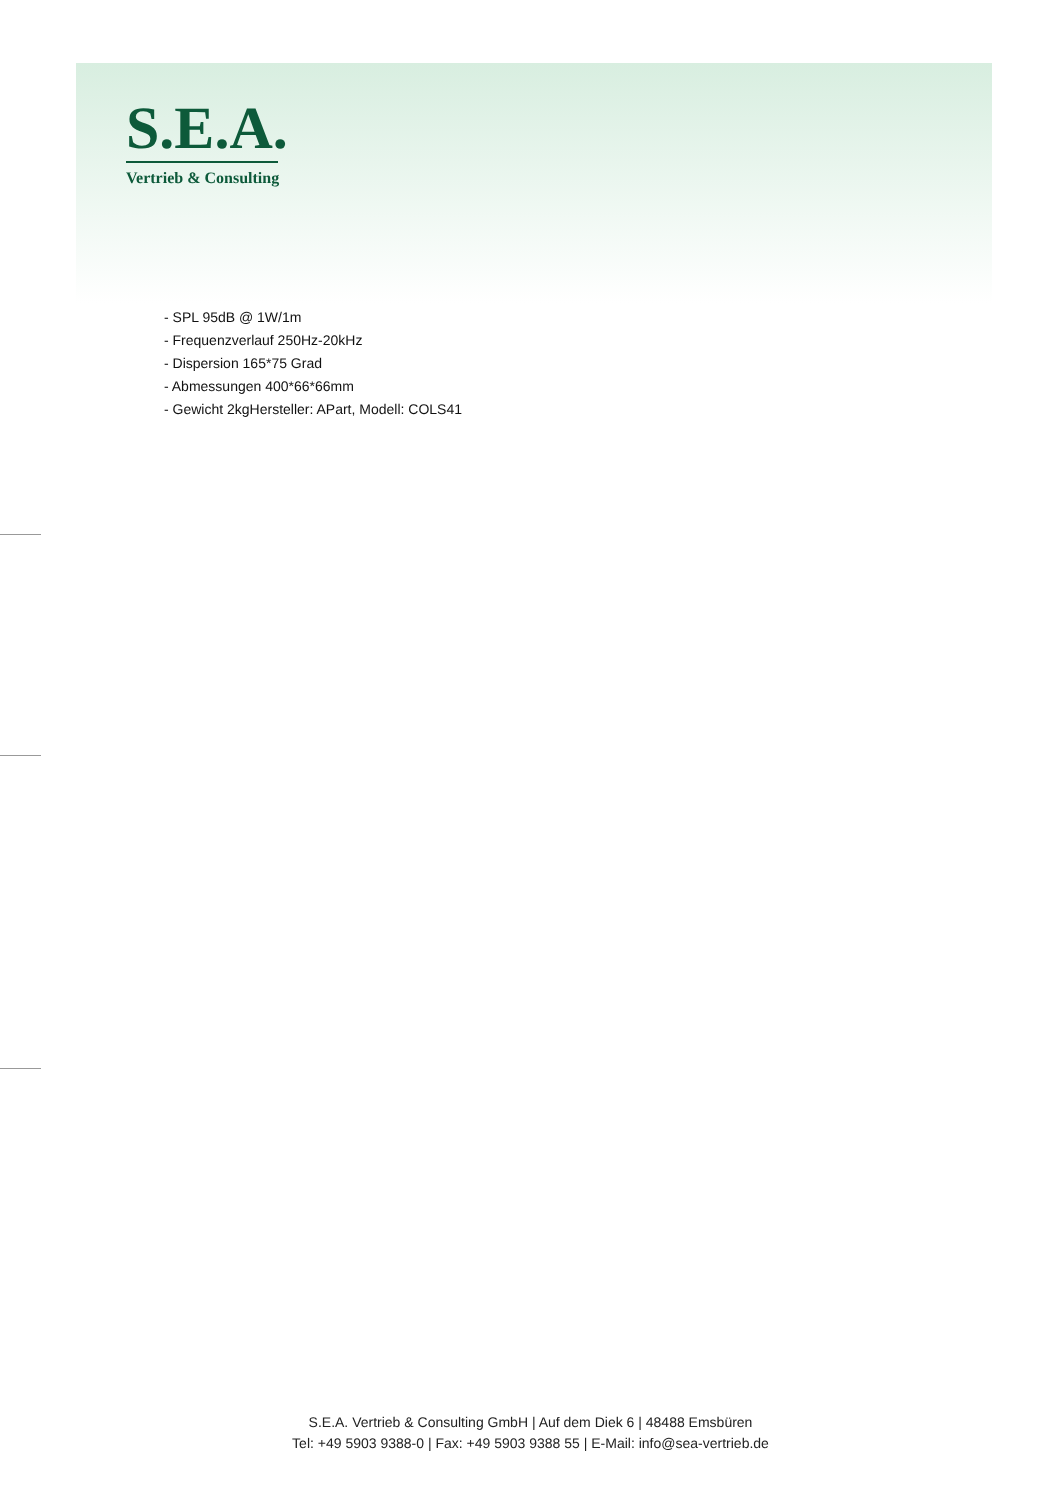S.E.A.
Vertrieb & Consulting
- SPL 95dB @ 1W/1m
- Frequenzverlauf 250Hz-20kHz
- Dispersion 165*75 Grad
- Abmessungen 400*66*66mm
- Gewicht 2kgHersteller: APart, Modell: COLS41
S.E.A. Vertrieb & Consulting GmbH | Auf dem Diek 6 | 48488 Emsbüren
Tel: +49 5903 9388-0 | Fax: +49 5903 9388 55 | E-Mail: info@sea-vertrieb.de